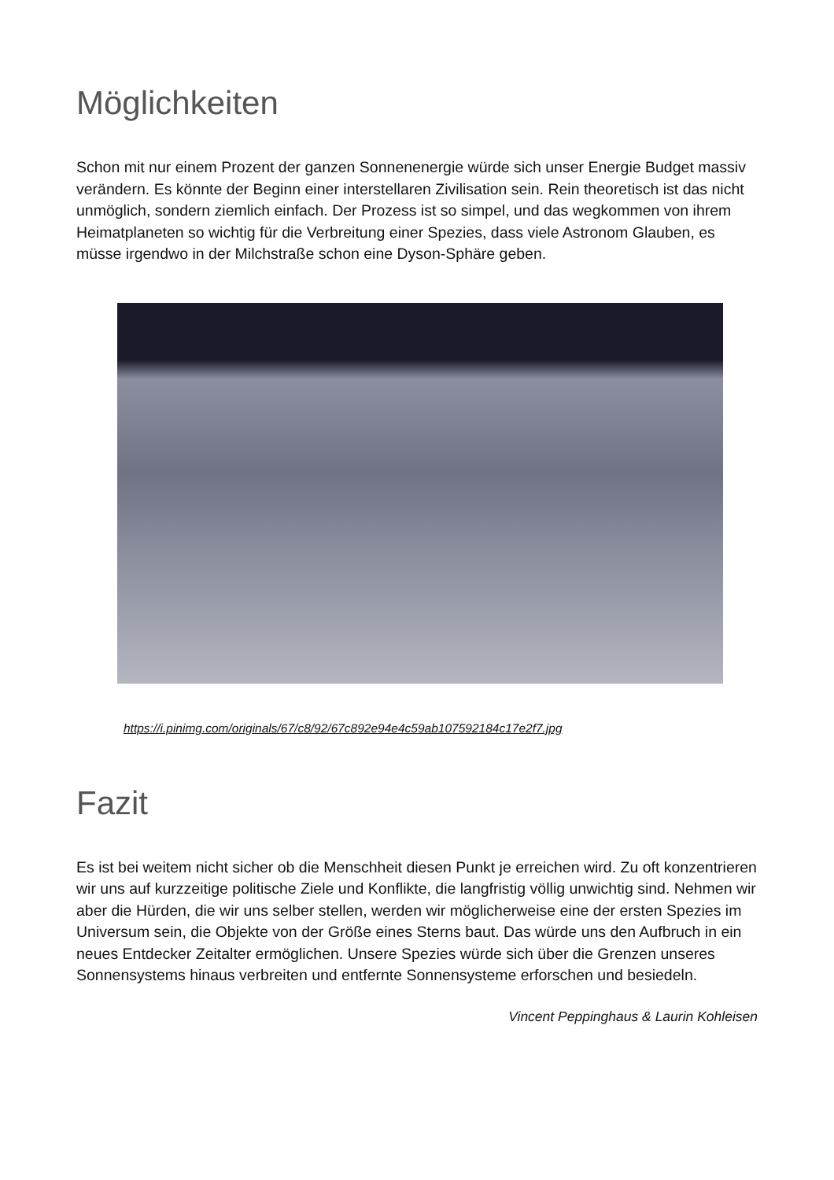Möglichkeiten
Schon mit nur einem Prozent der ganzen Sonnenenergie würde sich unser Energie Budget massiv verändern. Es könnte der Beginn einer interstellaren Zivilisation sein. Rein theoretisch ist das nicht unmöglich, sondern ziemlich einfach. Der Prozess ist so simpel, und das wegkommen von ihrem Heimatplaneten so wichtig für die Verbreitung einer Spezies, dass viele Astronom Glauben, es müsse irgendwo in der Milchstraße schon eine Dyson-Sphäre geben.
https://i.pinimg.com/originals/67/c8/92/67c892e94e4c59ab107592184c17e2f7.jpg
Fazit
Es ist bei weitem nicht sicher ob die Menschheit diesen Punkt je erreichen wird. Zu oft konzentrieren wir uns auf kurzzeitige politische Ziele und Konflikte, die langfristig völlig unwichtig sind. Nehmen wir aber die Hürden, die wir uns selber stellen, werden wir möglicherweise eine der ersten Spezies im Universum sein, die Objekte von der Größe eines Sterns baut. Das würde uns den Aufbruch in ein neues Entdecker Zeitalter ermöglichen. Unsere Spezies würde sich über die Grenzen unseres Sonnensystems hinaus verbreiten und entfernte Sonnensysteme erforschen und besiedeln.
Vincent Peppinghaus & Laurin Kohleisen